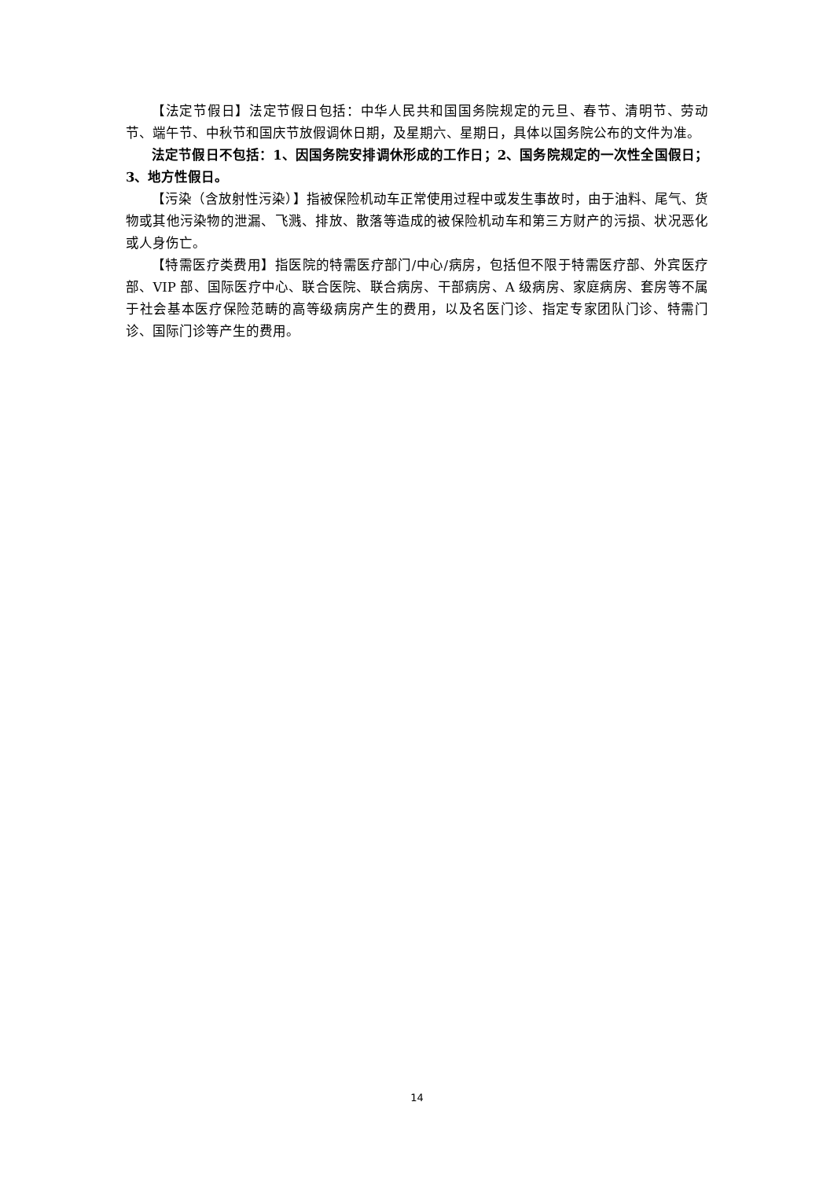【法定节假日】法定节假日包括：中华人民共和国国务院规定的元旦、春节、清明节、劳动节、端午节、中秋节和国庆节放假调休日期，及星期六、星期日，具体以国务院公布的文件为准。
法定节假日不包括：1、因国务院安排调休形成的工作日；2、国务院规定的一次性全国假日；3、地方性假日。
【污染（含放射性污染）】指被保险机动车正常使用过程中或发生事故时，由于油料、尾气、货物或其他污染物的泄漏、飞溅、排放、散落等造成的被保险机动车和第三方财产的污损、状况恶化或人身伤亡。
【特需医疗类费用】指医院的特需医疗部门/中心/病房，包括但不限于特需医疗部、外宾医疗部、VIP 部、国际医疗中心、联合医院、联合病房、干部病房、A 级病房、家庭病房、套房等不属于社会基本医疗保险范畴的高等级病房产生的费用，以及名医门诊、指定专家团队门诊、特需门诊、国际门诊等产生的费用。
14